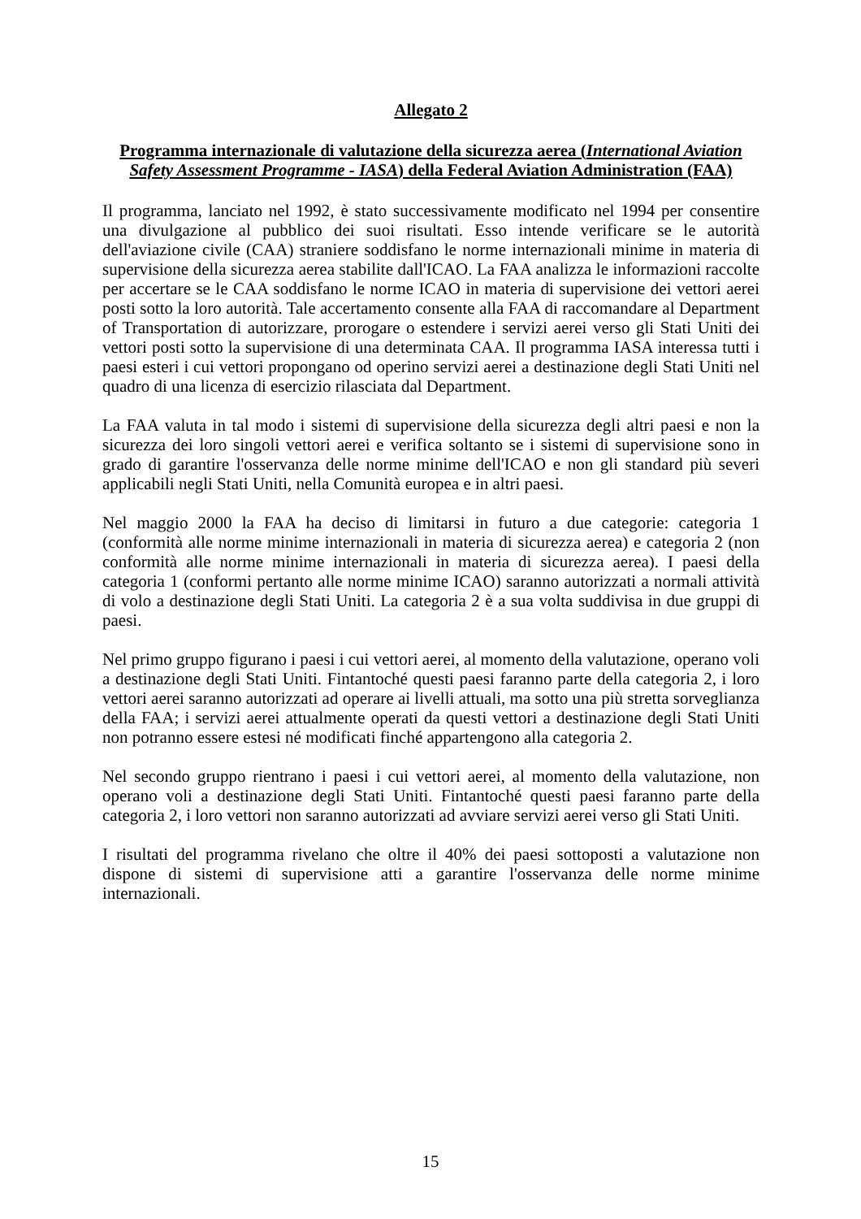Allegato 2
Programma internazionale di valutazione della sicurezza aerea (International Aviation Safety Assessment Programme - IASA) della Federal Aviation Administration (FAA)
Il programma, lanciato nel 1992, è stato successivamente modificato nel 1994 per consentire una divulgazione al pubblico dei suoi risultati. Esso intende verificare se le autorità dell'aviazione civile (CAA) straniere soddisfano le norme internazionali minime in materia di supervisione della sicurezza aerea stabilite dall'ICAO. La FAA analizza le informazioni raccolte per accertare se le CAA soddisfano le norme ICAO in materia di supervisione dei vettori aerei posti sotto la loro autorità. Tale accertamento consente alla FAA di raccomandare al Department of Transportation di autorizzare, prorogare o estendere i servizi aerei verso gli Stati Uniti dei vettori posti sotto la supervisione di una determinata CAA. Il programma IASA interessa tutti i paesi esteri i cui vettori propongano od operino servizi aerei a destinazione degli Stati Uniti nel quadro di una licenza di esercizio rilasciata dal Department.
La FAA valuta in tal modo i sistemi di supervisione della sicurezza degli altri paesi e non la sicurezza dei loro singoli vettori aerei e verifica soltanto se i sistemi di supervisione sono in grado di garantire l'osservanza delle norme minime dell'ICAO e non gli standard più severi applicabili negli Stati Uniti, nella Comunità europea e in altri paesi.
Nel maggio 2000 la FAA ha deciso di limitarsi in futuro a due categorie: categoria 1 (conformità alle norme minime internazionali in materia di sicurezza aerea) e categoria 2 (non conformità alle norme minime internazionali in materia di sicurezza aerea). I paesi della categoria 1 (conformi pertanto alle norme minime ICAO) saranno autorizzati a normali attività di volo a destinazione degli Stati Uniti. La categoria 2 è a sua volta suddivisa in due gruppi di paesi.
Nel primo gruppo figurano i paesi i cui vettori aerei, al momento della valutazione, operano voli a destinazione degli Stati Uniti. Fintantoché questi paesi faranno parte della categoria 2, i loro vettori aerei saranno autorizzati ad operare ai livelli attuali, ma sotto una più stretta sorveglianza della FAA; i servizi aerei attualmente operati da questi vettori a destinazione degli Stati Uniti non potranno essere estesi né modificati finché appartengono alla categoria 2.
Nel secondo gruppo rientrano i paesi i cui vettori aerei, al momento della valutazione, non operano voli a destinazione degli Stati Uniti. Fintantoché questi paesi faranno parte della categoria 2, i loro vettori non saranno autorizzati ad avviare servizi aerei verso gli Stati Uniti.
I risultati del programma rivelano che oltre il 40% dei paesi sottoposti a valutazione non dispone di sistemi di supervisione atti a garantire l'osservanza delle norme minime internazionali.
15